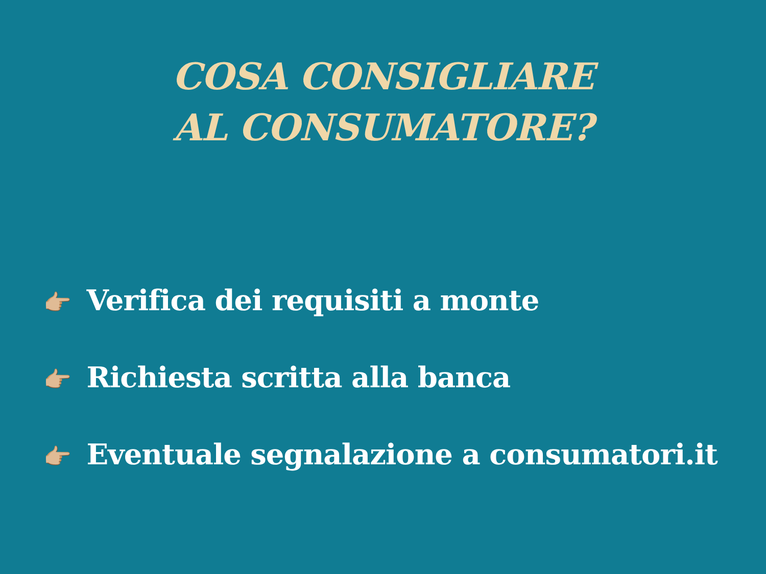COSA CONSIGLIARE
AL CONSUMATORE?
👉🏼 Verifica dei requisiti a monte
👉🏼 Richiesta scritta alla banca
👉🏼 Eventuale segnalazione a consumatori.it